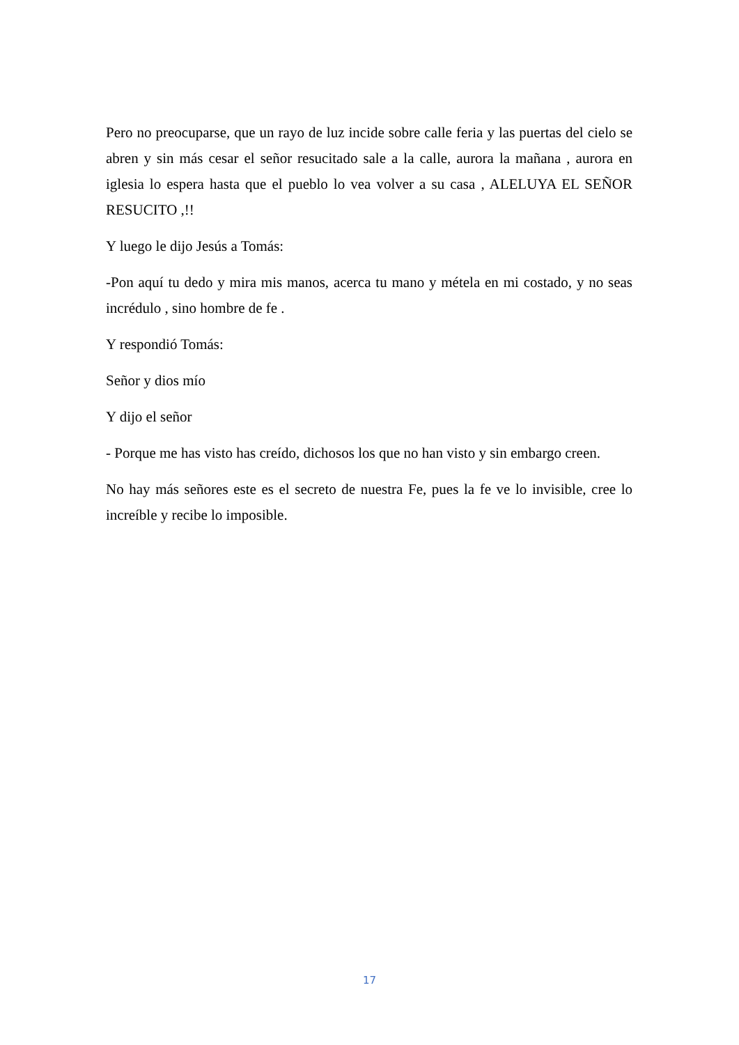Pero no preocuparse, que un rayo de luz incide sobre calle feria y las puertas del cielo se abren y sin más cesar el señor resucitado sale a la calle, aurora la mañana , aurora en iglesia lo espera hasta que el pueblo lo vea volver a su casa , ALELUYA EL SEÑOR RESUCITO ,!!
Y luego le dijo Jesús a Tomás:
-Pon aquí tu dedo y mira mis manos, acerca tu mano y métela en mi costado, y no seas incrédulo , sino hombre de fe .
Y respondió Tomás:
Señor y dios mío
Y dijo el señor
- Porque me has visto has creído, dichosos los que no han visto y sin embargo creen.
No hay más señores este es el secreto de nuestra Fe, pues la fe ve lo invisible, cree lo increíble y recibe lo imposible.
17